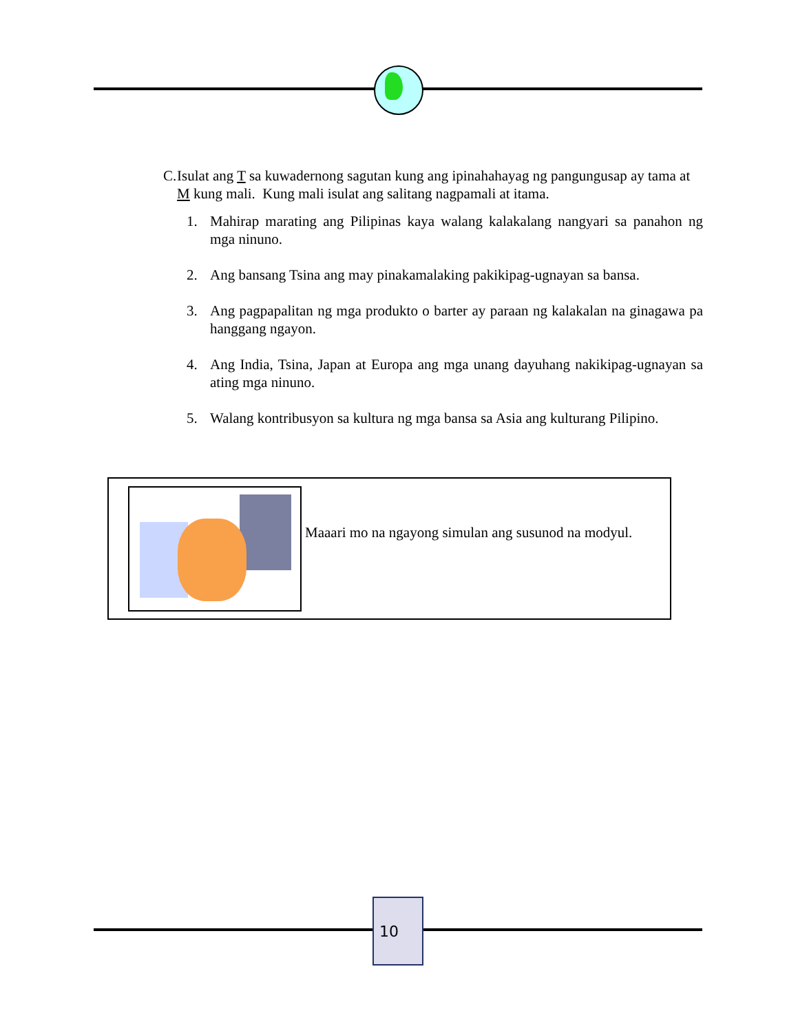C. Isulat ang T sa kuwadernong sagutan kung ang ipinahahayag ng pangungusap ay tama at M kung mali. Kung mali isulat ang salitang nagpamali at itama.
1. Mahirap marating ang Pilipinas kaya walang kalakalang nangyari sa panahon ng mga ninuno.
2. Ang bansang Tsina ang may pinakamalaking pakikipag-ugnayan sa bansa.
3. Ang pagpapalitan ng mga produkto o barter ay paraan ng kalakalan na ginagawa pa hanggang ngayon.
4. Ang India, Tsina, Japan at Europa ang mga unang dayuhang nakikipag-ugnayan sa ating mga ninuno.
5. Walang kontribusyon sa kultura ng mga bansa sa Asia ang kulturang Pilipino.
Maaari mo na ngayong simulan ang susunod na modyul.
10